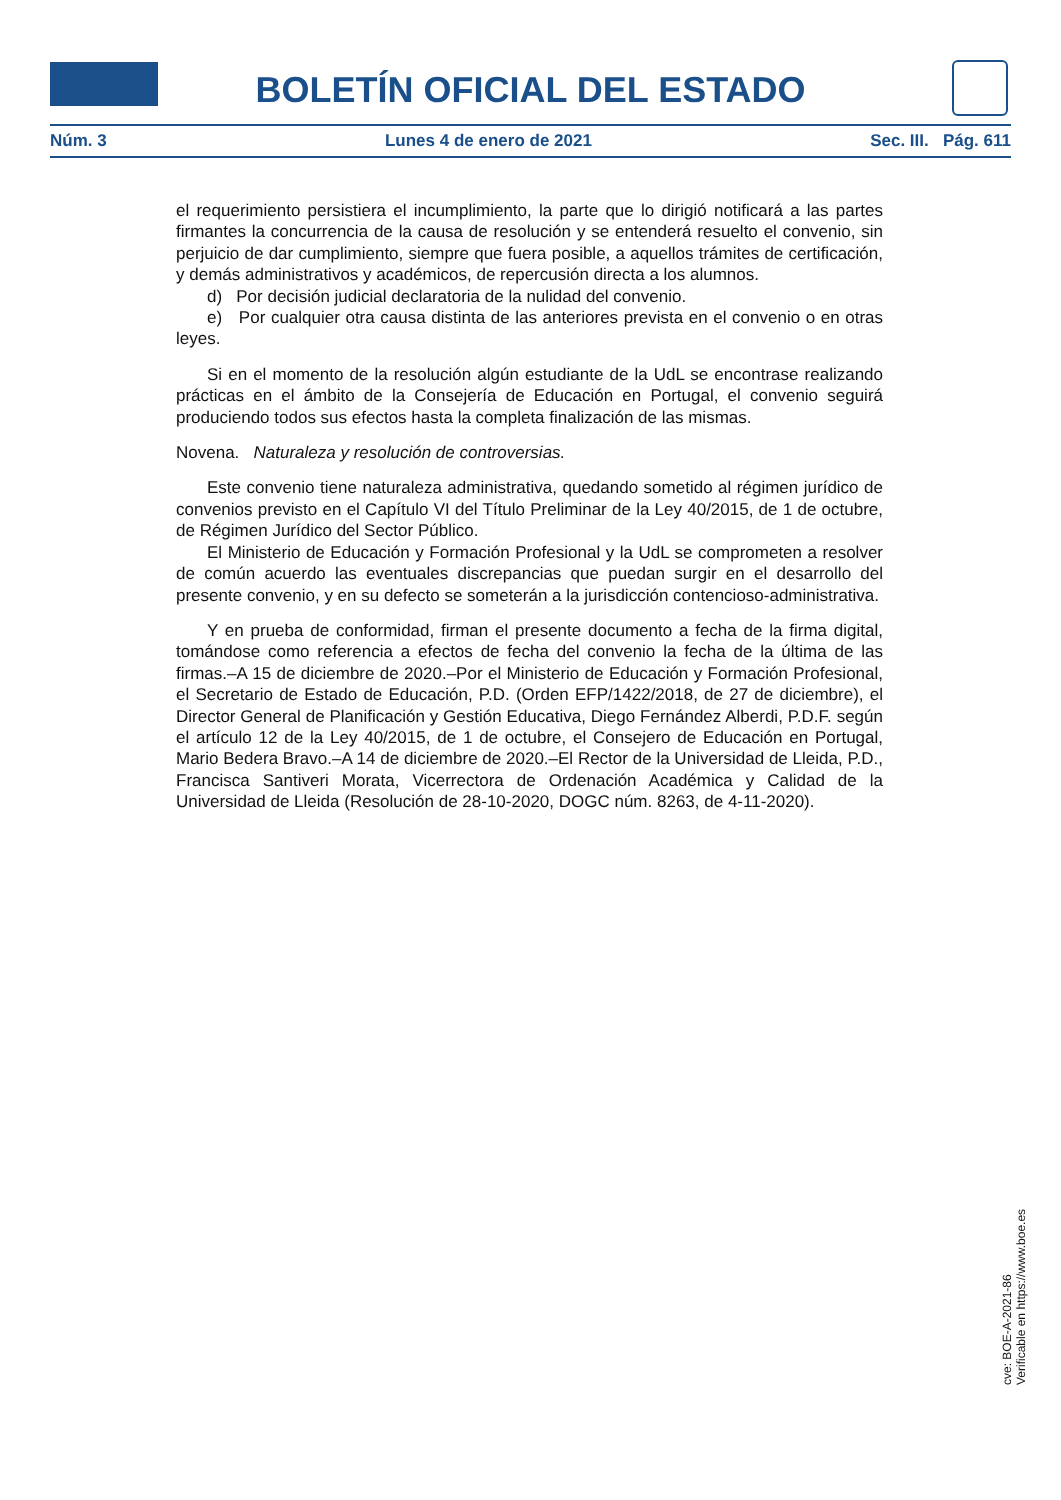BOLETÍN OFICIAL DEL ESTADO
Núm. 3 Lunes 4 de enero de 2021 Sec. III. Pág. 611
el requerimiento persistiera el incumplimiento, la parte que lo dirigió notificará a las partes firmantes la concurrencia de la causa de resolución y se entenderá resuelto el convenio, sin perjuicio de dar cumplimiento, siempre que fuera posible, a aquellos trámites de certificación, y demás administrativos y académicos, de repercusión directa a los alumnos.
d) Por decisión judicial declaratoria de la nulidad del convenio.
e) Por cualquier otra causa distinta de las anteriores prevista en el convenio o en otras leyes.
Si en el momento de la resolución algún estudiante de la UdL se encontrase realizando prácticas en el ámbito de la Consejería de Educación en Portugal, el convenio seguirá produciendo todos sus efectos hasta la completa finalización de las mismas.
Novena. Naturaleza y resolución de controversias.
Este convenio tiene naturaleza administrativa, quedando sometido al régimen jurídico de convenios previsto en el Capítulo VI del Título Preliminar de la Ley 40/2015, de 1 de octubre, de Régimen Jurídico del Sector Público.
El Ministerio de Educación y Formación Profesional y la UdL se comprometen a resolver de común acuerdo las eventuales discrepancias que puedan surgir en el desarrollo del presente convenio, y en su defecto se someterán a la jurisdicción contencioso-administrativa.
Y en prueba de conformidad, firman el presente documento a fecha de la firma digital, tomándose como referencia a efectos de fecha del convenio la fecha de la última de las firmas.–A 15 de diciembre de 2020.–Por el Ministerio de Educación y Formación Profesional, el Secretario de Estado de Educación, P.D. (Orden EFP/1422/2018, de 27 de diciembre), el Director General de Planificación y Gestión Educativa, Diego Fernández Alberdi, P.D.F. según el artículo 12 de la Ley 40/2015, de 1 de octubre, el Consejero de Educación en Portugal, Mario Bedera Bravo.–A 14 de diciembre de 2020.–El Rector de la Universidad de Lleida, P.D., Francisca Santiveri Morata, Vicerrectora de Ordenación Académica y Calidad de la Universidad de Lleida (Resolución de 28-10-2020, DOGC núm. 8263, de 4-11-2020).
cve: BOE-A-2021-86
Verificable en https://www.boe.es